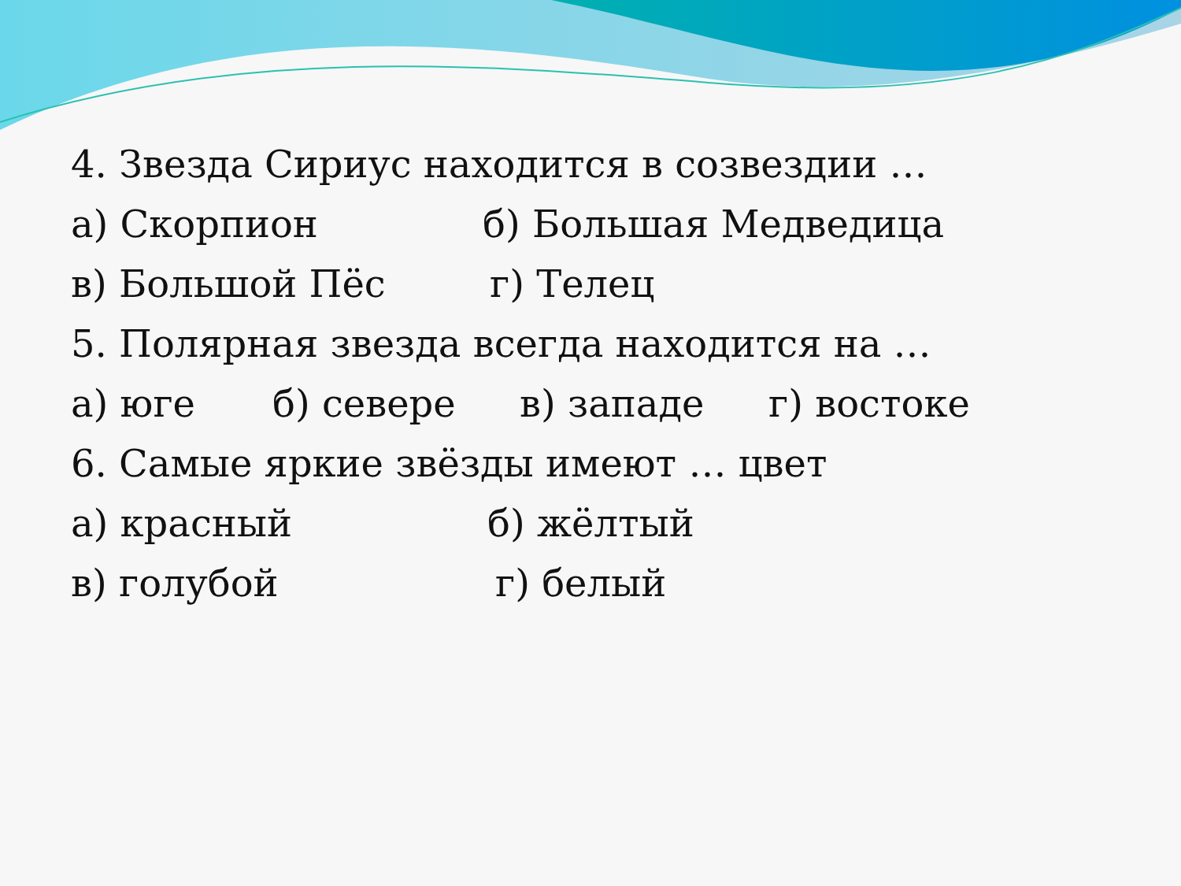4. Звезда Сириус находится в созвездии …
а) Скорпион б) Большая Медведица
в) Большой Пёс г) Телец
5. Полярная звезда всегда находится на …
а) юге б) севере в) западе г) востоке
6. Самые яркие звёзды имеют … цвет
а) красный б) жёлтый
в) голубой г) белый